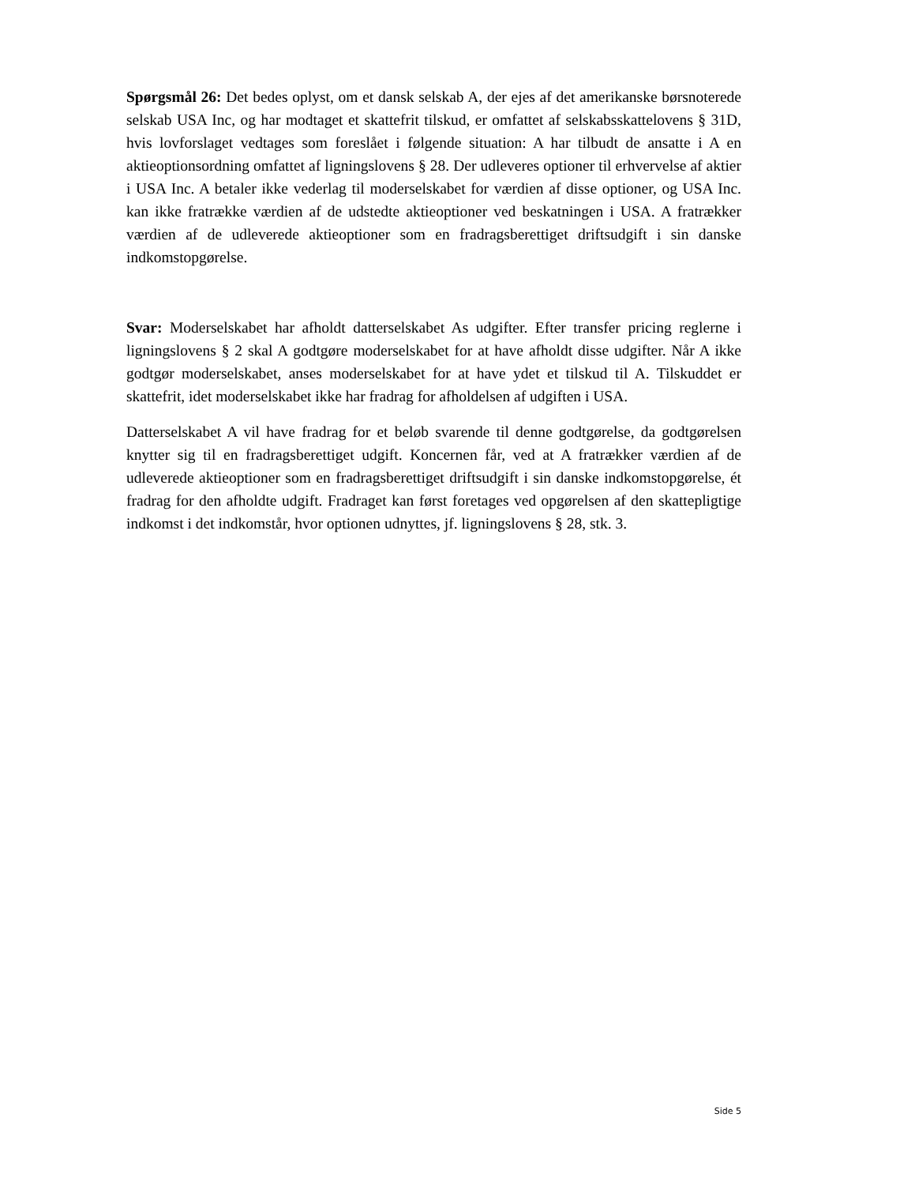Spørgsmål 26: Det bedes oplyst, om et dansk selskab A, der ejes af det amerikanske børs­noterede selskab USA Inc, og har modtaget et skattefrit tilskud, er omfattet af selskabsskat­telovens § 31D, hvis lovforslaget vedtages som foreslået i følgende situation: A har tilbudt de ansatte i A en aktieoptionsordning omfattet af ligningslovens § 28. Der udleveres optio­ner til erhvervelse af aktier i USA Inc. A betaler ikke vederlag til moderselskabet for vær­dien af disse optioner, og USA Inc. kan ikke fratrække værdien af de udstedte aktieoptioner ved beskatningen i USA. A fratrækker værdien af de udleverede aktieoptioner som en fra­dragsberettiget driftsudgift i sin danske indkomstopgørelse.
Svar: Moderselskabet har afholdt datterselskabet As udgifter. Efter transfer pricing regler­ne i ligningslovens § 2 skal A godtgøre moderselskabet for at have afholdt disse udgifter. Når A ikke godtgør moderselskabet, anses moderselskabet for at have ydet et tilskud til A. Tilskuddet er skattefrit, idet moderselskabet ikke har fradrag for afholdelsen af udgiften i USA.
Datterselskabet A vil have fradrag for et beløb svarende til denne godtgørelse, da godtgø­relsen knytter sig til en fradragsberettiget udgift. Koncernen får, ved at A fratrækker værdi­en af de udleverede aktieoptioner som en fradragsberettiget driftsudgift i sin danske ind­komstopgørelse, ét fradrag for den afholdte udgift. Fradraget kan først foretages ved opgø­relsen af den skattepligtige indkomst i det indkomstår, hvor optionen udnyttes, jf. lignings­lovens § 28, stk. 3.
Side 5